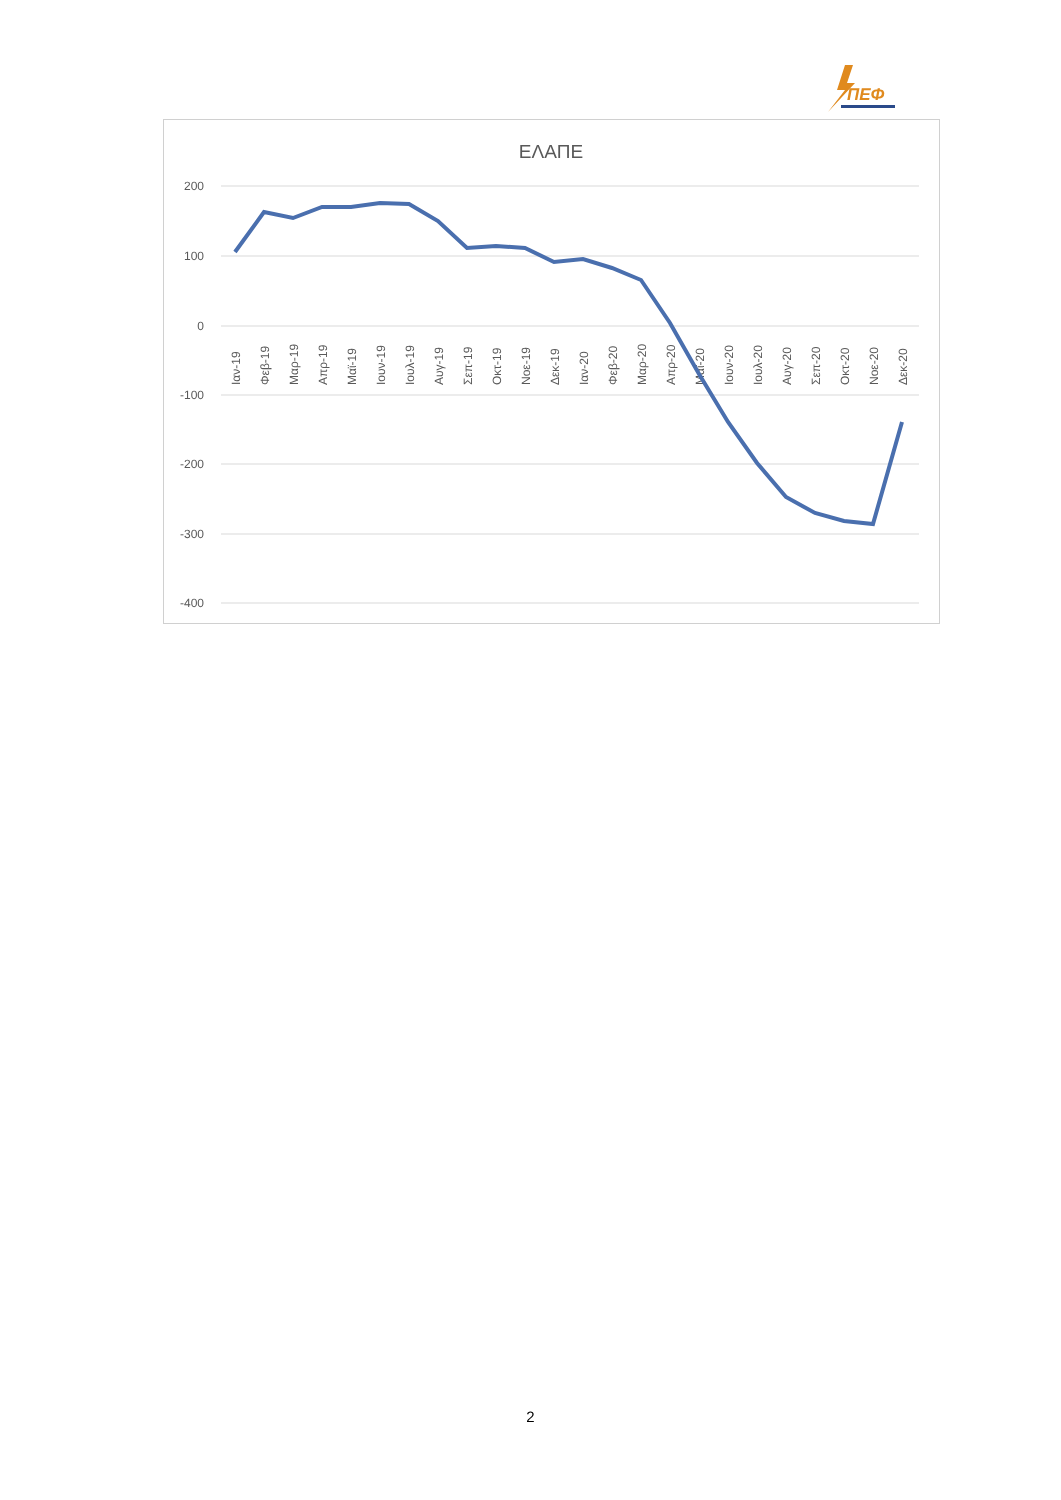ΠΕΦ
ΕΛΑΠΕ
200
100
0
-100
-200
-300
-400
Ιαν-19
Φεβ-19
Μαρ-19
Απρ-19
Μαϊ-19
Ιουν-19
Ιουλ-19
Αυγ-19
Σεπ-19
Οκτ-19
Νοε-19
Δεκ-19
Ιαν-20
Φεβ-20
Μαρ-20
Απρ-20
Μαϊ-20
Ιουν-20
Ιουλ-20
Αυγ-20
Σεπ-20
Οκτ-20
Νοε-20
Δεκ-20
2